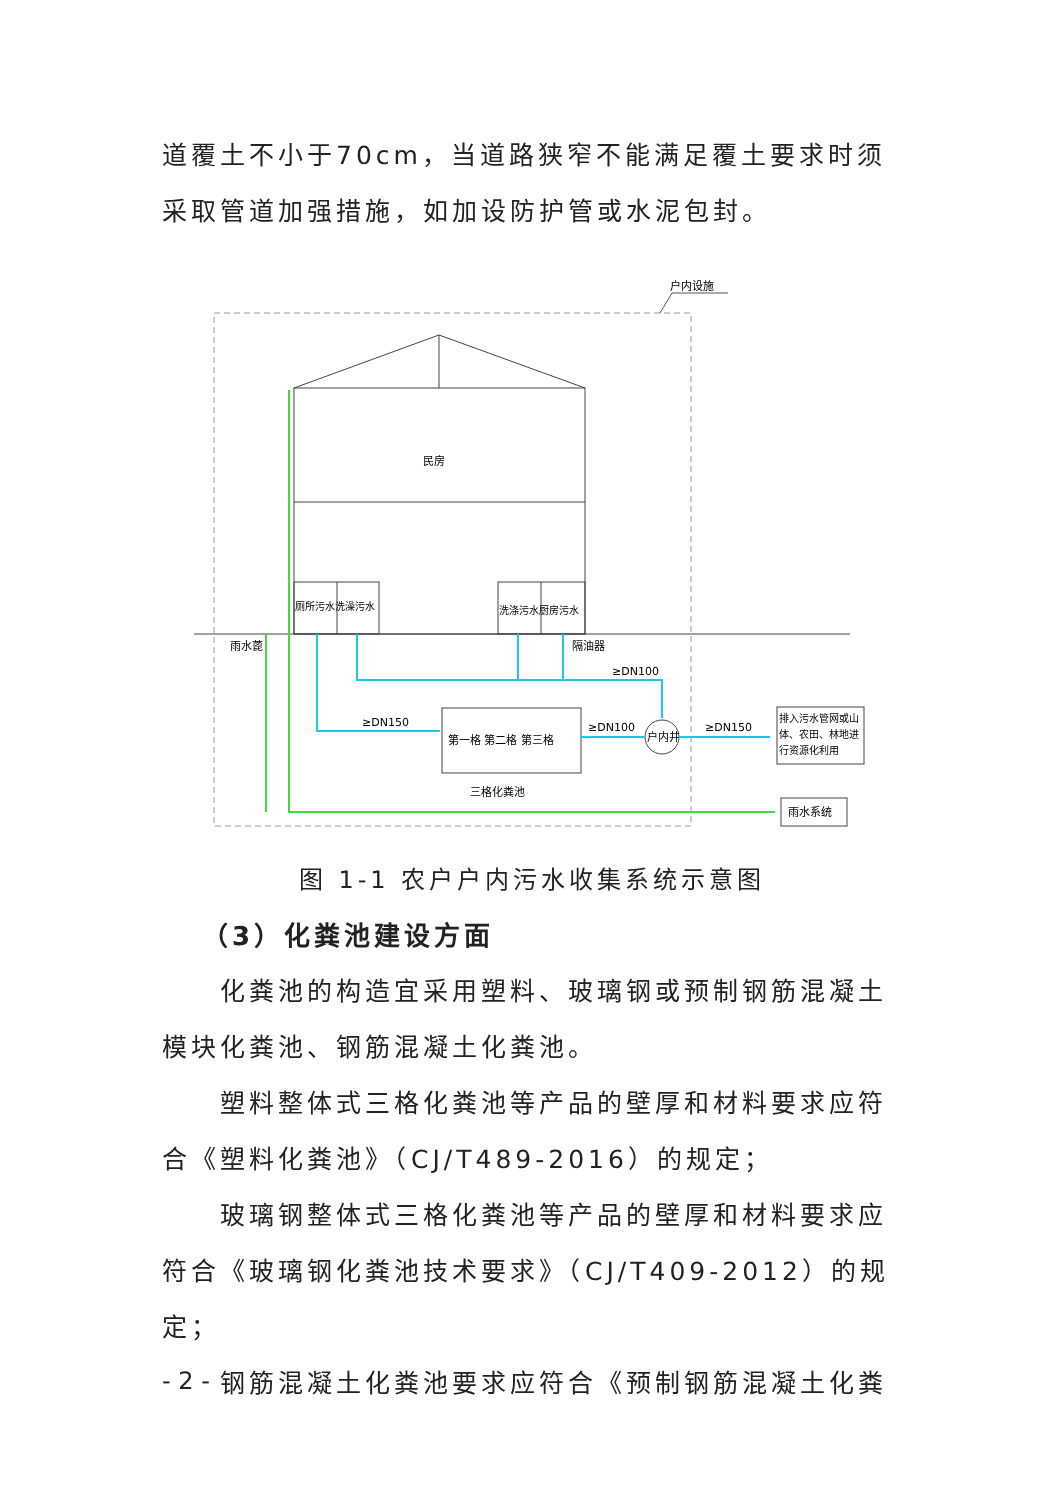道覆土不小于70cm，当道路狭窄不能满足覆土要求时须采取管道加强措施，如加设防护管或水泥包封。
户内设施
民房
厕所污水洗澡污水
洗涤污水厨房污水
雨水蓖
隔油器
第一格 第二格 第三格
三格化粪池
户内井
排入污水管网或山
体、农田、林地进
行资源化利用
雨水系统
≥DN150
≥DN100
≥DN150
≥DN100
图 1-1 农户户内污水收集系统示意图
（3）化粪池建设方面
化粪池的构造宜采用塑料、玻璃钢或预制钢筋混凝土模块化粪池、钢筋混凝土化粪池。
塑料整体式三格化粪池等产品的壁厚和材料要求应符合《塑料化粪池》（CJ/T489-2016）的规定；
玻璃钢整体式三格化粪池等产品的壁厚和材料要求应符合《玻璃钢化粪池技术要求》（CJ/T409-2012）的规定；
钢筋混凝土化粪池要求应符合《预制钢筋混凝土化粪
- 2 -